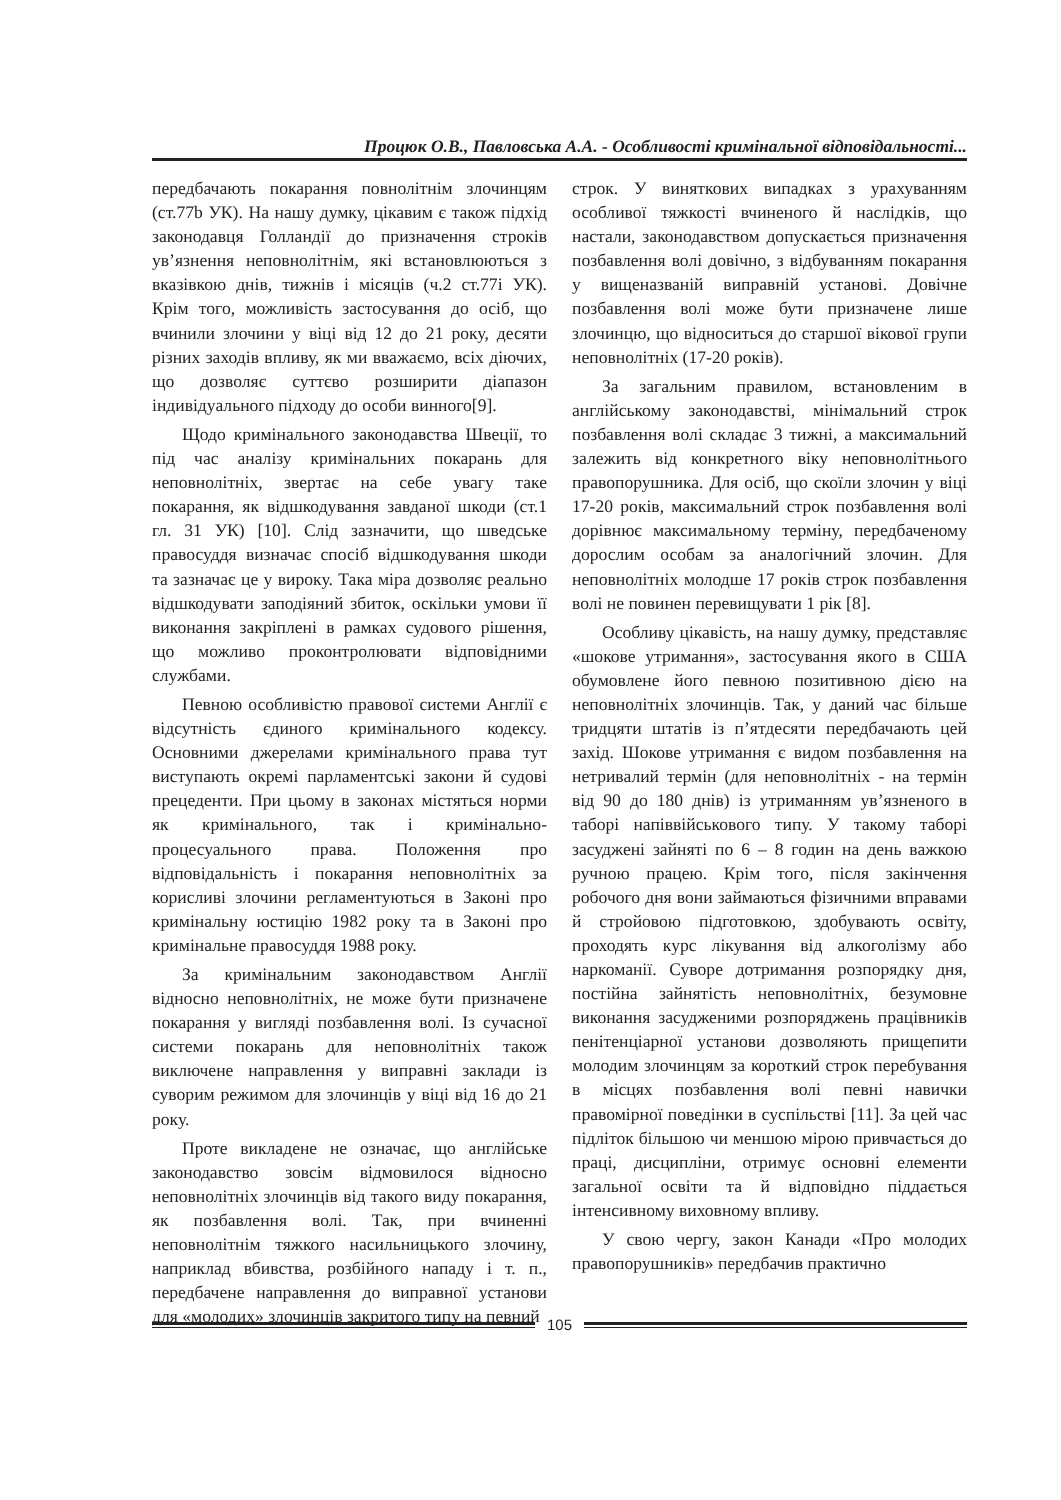Процюк О.В., Павловська А.А. - Особливості кримінальної відповідальності...
передбачають покарання повнолітнім злочинцям (ст.77b УК). На нашу думку, цікавим є також підхід законодавця Голландії до призначення строків ув’язнення неповнолітнім, які встановлюються з вказівкою днів, тижнів і місяців (ч.2 ст.77і УК). Крім того, можливість застосування до осіб, що вчинили злочини у віці від 12 до 21 року, десяти різних заходів впливу, як ми вважаємо, всіх діючих, що дозволяє суттєво розширити діапазон індивідуального підходу до особи винного[9].
Щодо кримінального законодавства Швеції, то під час аналізу кримінальних покарань для неповнолітніх, звертає на себе увагу таке покарання, як відшкодування завданої шкоди (ст.1 гл. 31 УК) [10]. Слід зазначити, що шведське правосуддя визначає спосіб відшкодування шкоди та зазначає це у вироку. Така міра дозволяє реально відшкодувати заподіяний збиток, оскільки умови її виконання закріплені в рамках судового рішення, що можливо проконтролювати відповідними службами.
Певною особливістю правової системи Англії є відсутність єдиного кримінального кодексу. Основними джерелами кримінального права тут виступають окремі парламентські закони й судові прецеденти. При цьому в законах містяться норми як кримінального, так і кримінально-процесуального права. Положення про відповідальність і покарання неповнолітніх за корисливі злочини регламентуються в Законі про кримінальну юстицію 1982 року та в Законі про кримінальне правосуддя 1988 року.
За кримінальним законодавством Англії відносно неповнолітніх, не може бути призначене покарання у вигляді позбавлення волі. Із сучасної системи покарань для неповнолітніх також виключене направлення у виправні заклади із суворим режимом для злочинців у віці від 16 до 21 року.
Проте викладене не означає, що англійське законодавство зовсім відмовилося відносно неповнолітніх злочинців від такого виду покарання, як позбавлення волі. Так, при вчиненні неповнолітнім тяжкого насильницького злочину, наприклад вбивства, розбійного нападу і т. п., передбачене направлення до виправної установи для «молодих» злочинців закритого типу на певний
строк. У виняткових випадках з урахуванням особливої тяжкості вчиненого й наслідків, що настали, законодавством допускається призначення позбавлення волі довічно, з відбуванням покарання у вищеназваній виправній установі. Довічне позбавлення волі може бути призначене лише злочинцю, що відноситься до старшої вікової групи неповнолітніх (17-20 років).
За загальним правилом, встановленим в англійському законодавстві, мінімальний строк позбавлення волі складає 3 тижні, а максимальний залежить від конкретного віку неповнолітнього правопорушника. Для осіб, що скоїли злочин у віці 17-20 років, максимальний строк позбавлення волі дорівнює максимальному терміну, передбаченому дорослим особам за аналогічний злочин. Для неповнолітніх молодше 17 років строк позбавлення волі не повинен перевищувати 1 рік [8].
Особливу цікавість, на нашу думку, представляє «шокове утримання», застосування якого в США обумовлене його певною позитивною дією на неповнолітніх злочинців. Так, у даний час більше тридцяти штатів із п’ятдесяти передбачають цей захід. Шокове утримання є видом позбавлення на нетривалий термін (для неповнолітніх - на термін від 90 до 180 днів) із утриманням ув’язненого в таборі напіввійськового типу. У такому таборі засуджені зайняті по 6 – 8 годин на день важкою ручною працею. Крім того, після закінчення робочого дня вони займаються фізичними вправами й стройовою підготовкою, здобувають освіту, проходять курс лікування від алкоголізму або наркоманії. Суворе дотримання розпорядку дня, постійна зайнятість неповнолітніх, безумовне виконання засудженими розпоряджень працівників пенітенціарної установи дозволяють прищепити молодим злочинцям за короткий строк перебування в місцях позбавлення волі певні навички правомірної поведінки в суспільстві [11]. За цей час підліток більшою чи меншою мірою привчається до праці, дисципліни, отримує основні елементи загальної освіти та й відповідно піддається інтенсивному виховному впливу.
У свою чергу, закон Канади «Про молодих правопорушників» передбачив практично
105